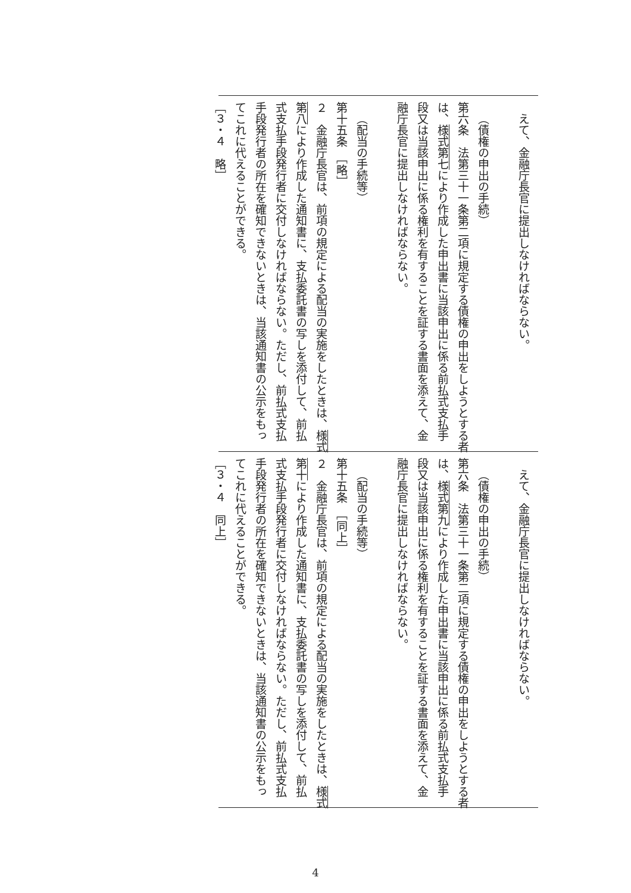| えて、金融庁長官に提出しなければならない。 （債権の申出の手続） 第六条 法第三十一条第二項に規定する債権の申出をしようとする者 は、 様式第七 により作成した申出書に当該申出に係る前払式支払手 段又は当該申出に係る権利を有することを証する書面を添えて、金 融庁長官に提出しなければならない。 （配当の手続等） 第十五条 ［略］ ２ 金融庁長官は、前項の規定による配当の実施をしたときは、 様式 第八 により作成した通知書に、支払委託書の写しを添付して、前払 式支払手段発行者に交付しなければならない。ただし、前払式支払 手段発行者の所在を確知できないときは、当該通知書の公示をもっ てこれに代えることができる。 ［３・４ 略］ |
| えて、金融庁長官に提出しなければならない。 （債権の申出の手続） 第六条 法第三十一条第二項に規定する債権の申出をしようとする者 は、 様式第九 により作成した申出書に当該申出に係る前払式支払手 段又は当該申出に係る権利を有することを証する書面を添えて、金 融庁長官に提出しなければならない。 （配当の手続等） 第十五条 ［同上］ ２ 金融庁長官は、前項の規定による配当の実施をしたときは、 様式 第十 により作成した通知書に、支払委託書の写しを添付して、前払 式支払手段発行者に交付しなければならない。ただし、前払式支払 手段発行者の所在を確知できないときは、当該通知書の公示をもっ てこれに代えることができる。 ［３・４ 同上］ |
4